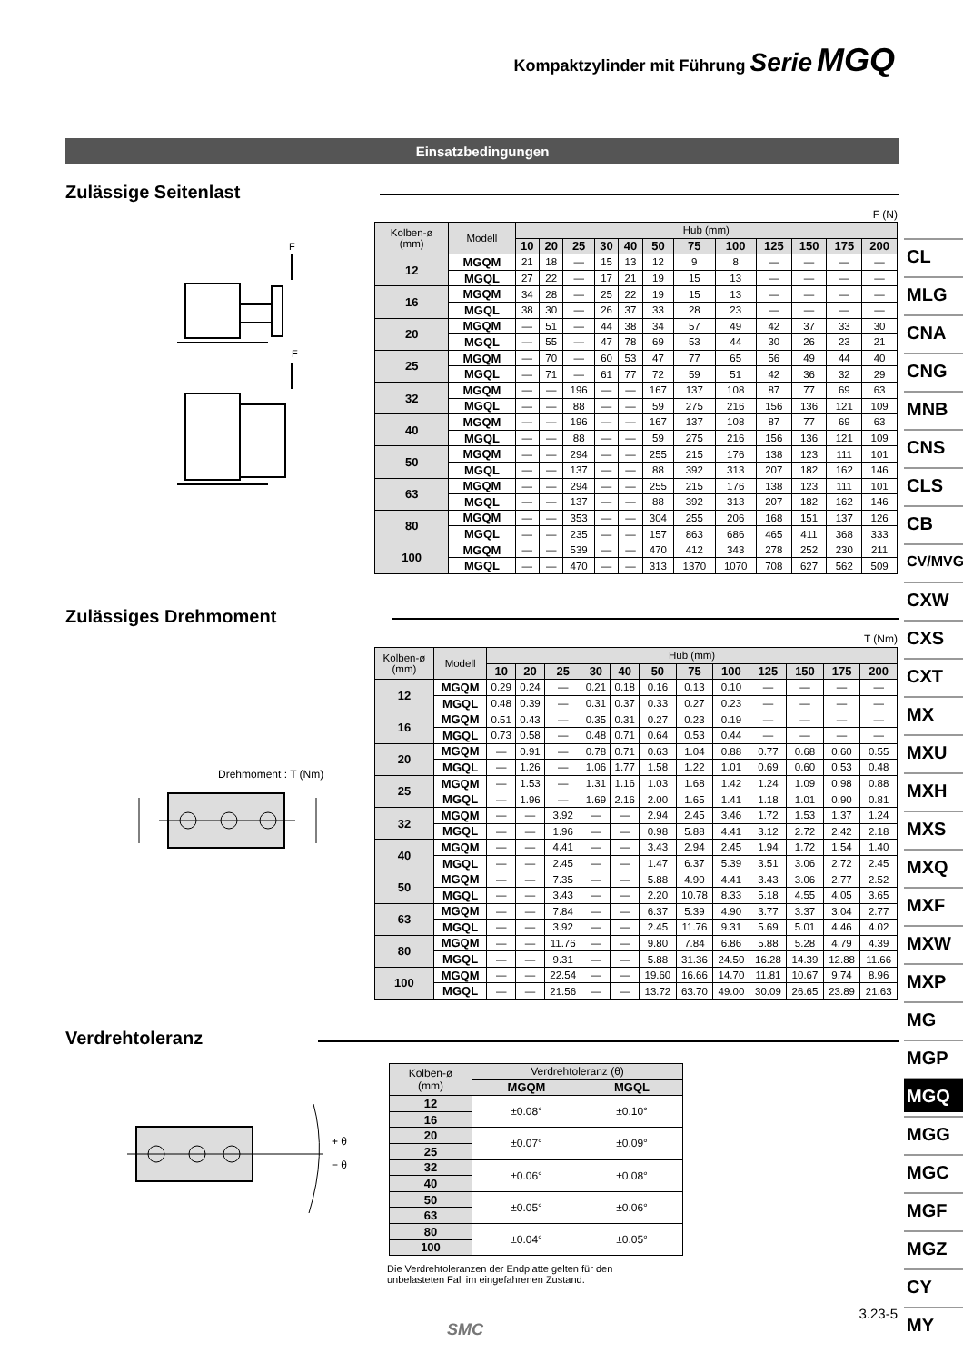Kompaktzylinder mit Führung Serie MGQ
Einsatzbedingungen
Zulässige Seitenlast
F (N)
F
F
| Kolben-ø (mm) | Modell | Hub (mm) | | | | | | | | | | | |
| | | 10 | 20 | 25 | 30 | 40 | 50 | 75 | 100 | 125 | 150 | 175 | 200 |
| 12 | MGQM | 21 | 18 | — | 15 | 13 | 12 | 9 | 8 | — | — | — | — |
| | MGQL | 27 | 22 | — | 17 | 21 | 19 | 15 | 13 | — | — | — | — |
| 16 | MGQM | 34 | 28 | — | 25 | 22 | 19 | 15 | 13 | — | — | — | — |
| | MGQL | 38 | 30 | — | 26 | 37 | 33 | 28 | 23 | — | — | — | — |
| 20 | MGQM | — | 51 | — | 44 | 38 | 34 | 57 | 49 | 42 | 37 | 33 | 30 |
| | MGQL | — | 55 | — | 47 | 78 | 69 | 53 | 44 | 30 | 26 | 23 | 21 |
| 25 | MGQM | — | 70 | — | 60 | 53 | 47 | 77 | 65 | 56 | 49 | 44 | 40 |
| | MGQL | — | 71 | — | 61 | 77 | 72 | 59 | 51 | 42 | 36 | 32 | 29 |
| 32 | MGQM | — | — | 196 | — | — | 167 | 137 | 108 | 87 | 77 | 69 | 63 |
| | MGQL | — | — | 88 | — | — | 59 | 275 | 216 | 156 | 136 | 121 | 109 |
| 40 | MGQM | — | — | 196 | — | — | 167 | 137 | 108 | 87 | 77 | 69 | 63 |
| | MGQL | — | — | 88 | — | — | 59 | 275 | 216 | 156 | 136 | 121 | 109 |
| 50 | MGQM | — | — | 294 | — | — | 255 | 215 | 176 | 138 | 123 | 111 | 101 |
| | MGQL | — | — | 137 | — | — | 88 | 392 | 313 | 207 | 182 | 162 | 146 |
| 63 | MGQM | — | — | 294 | — | — | 255 | 215 | 176 | 138 | 123 | 111 | 101 |
| | MGQL | — | — | 137 | — | — | 88 | 392 | 313 | 207 | 182 | 162 | 146 |
| 80 | MGQM | — | — | 353 | — | — | 304 | 255 | 206 | 168 | 151 | 137 | 126 |
| | MGQL | — | — | 235 | — | — | 157 | 863 | 686 | 465 | 411 | 368 | 333 |
| 100 | MGQM | — | — | 539 | — | — | 470 | 412 | 343 | 278 | 252 | 230 | 211 |
| | MGQL | — | — | 470 | — | — | 313 | 1370 | 1070 | 708 | 627 | 562 | 509 |
Zulässiges Drehmoment
T (Nm)
Drehmoment : T (Nm)
| Kolben-ø (mm) | Modell | Hub (mm) | | | | | | | | | | | |
| | | 10 | 20 | 25 | 30 | 40 | 50 | 75 | 100 | 125 | 150 | 175 | 200 |
| 12 | MGQM | 0.29 | 0.24 | — | 0.21 | 0.18 | 0.16 | 0.13 | 0.10 | — | — | — | — |
| | MGQL | 0.48 | 0.39 | — | 0.31 | 0.37 | 0.33 | 0.27 | 0.23 | — | — | — | — |
| 16 | MGQM | 0.51 | 0.43 | — | 0.35 | 0.31 | 0.27 | 0.23 | 0.19 | — | — | — | — |
| | MGQL | 0.73 | 0.58 | — | 0.48 | 0.71 | 0.64 | 0.53 | 0.44 | — | — | — | — |
| 20 | MGQM | — | 0.91 | — | 0.78 | 0.71 | 0.63 | 1.04 | 0.88 | 0.77 | 0.68 | 0.60 | 0.55 |
| | MGQL | — | 1.26 | — | 1.06 | 1.77 | 1.58 | 1.22 | 1.01 | 0.69 | 0.60 | 0.53 | 0.48 |
| 25 | MGQM | — | 1.53 | — | 1.31 | 1.16 | 1.03 | 1.68 | 1.42 | 1.24 | 1.09 | 0.98 | 0.88 |
| | MGQL | — | 1.96 | — | 1.69 | 2.16 | 2.00 | 1.65 | 1.41 | 1.18 | 1.01 | 0.90 | 0.81 |
| 32 | MGQM | — | — | 3.92 | — | — | 2.94 | 2.45 | 3.46 | 1.72 | 1.53 | 1.37 | 1.24 |
| | MGQL | — | — | 1.96 | — | — | 0.98 | 5.88 | 4.41 | 3.12 | 2.72 | 2.42 | 2.18 |
| 40 | MGQM | — | — | 4.41 | — | — | 3.43 | 2.94 | 2.45 | 1.94 | 1.72 | 1.54 | 1.40 |
| | MGQL | — | — | 2.45 | — | — | 1.47 | 6.37 | 5.39 | 3.51 | 3.06 | 2.72 | 2.45 |
| 50 | MGQM | — | — | 7.35 | — | — | 5.88 | 4.90 | 4.41 | 3.43 | 3.06 | 2.77 | 2.52 |
| | MGQL | — | — | 3.43 | — | — | 2.20 | 10.78 | 8.33 | 5.18 | 4.55 | 4.05 | 3.65 |
| 63 | MGQM | — | — | 7.84 | — | — | 6.37 | 5.39 | 4.90 | 3.77 | 3.37 | 3.04 | 2.77 |
| | MGQL | — | — | 3.92 | — | — | 2.45 | 11.76 | 9.31 | 5.69 | 5.01 | 4.46 | 4.02 |
| 80 | MGQM | — | — | 11.76 | — | — | 9.80 | 7.84 | 6.86 | 5.88 | 5.28 | 4.79 | 4.39 |
| | MGQL | — | — | 9.31 | — | — | 5.88 | 31.36 | 24.50 | 16.28 | 14.39 | 12.88 | 11.66 |
| 100 | MGQM | — | — | 22.54 | — | — | 19.60 | 16.66 | 14.70 | 11.81 | 10.67 | 9.74 | 8.96 |
| | MGQL | — | — | 21.56 | — | — | 13.72 | 63.70 | 49.00 | 30.09 | 26.65 | 23.89 | 21.63 |
Verdrehtoleranz
+ θ
− θ
| Kolben-ø (mm) | Verdrehtoleranz (θ) | |
| | MGQM | MGQL |
| 12 | ±0.08° | ±0.10° |
| 16 | | |
| 20 | ±0.07° | ±0.09° |
| 25 | | |
| 32 | ±0.06° | ±0.08° |
| 40 | | |
| 50 | ±0.05° | ±0.06° |
| 63 | | |
| 80 | ±0.04° | ±0.05° |
| 100 | | |
Die Verdrehtoleranzen der Endplatte gelten für den
unbelasteten Fall im eingefahrenen Zustand.
3.23-5
SMC
CL
MLG
CNA
CNG
MNB
CNS
CLS
CB
CV/MVG
CXW
CXS
CXT
MX
MXU
MXH
MXS
MXQ
MXF
MXW
MXP
MG
MGP
MGQ
MGG
MGC
MGF
MGZ
CY
MY